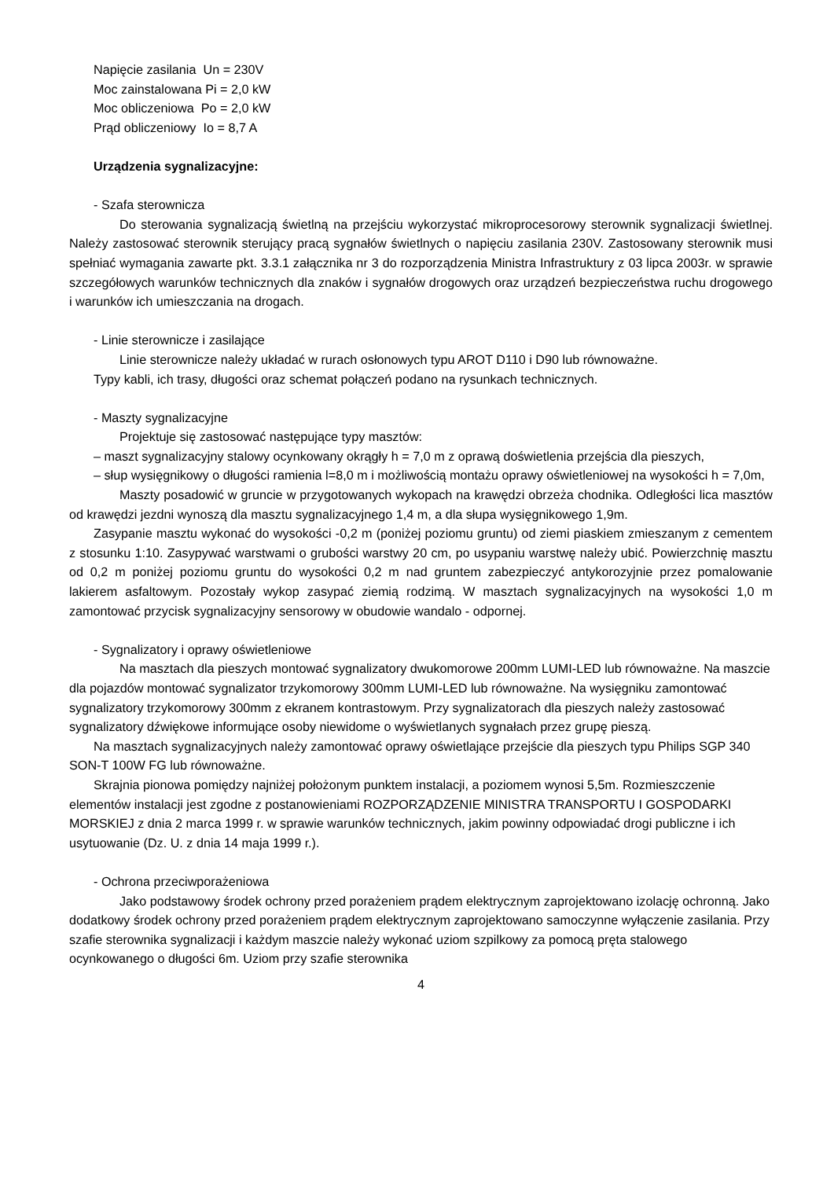Napięcie zasilania Un = 230V
Moc zainstalowana Pi = 2,0 kW
Moc obliczeniowa Po = 2,0 kW
Prąd obliczeniowy Io = 8,7 A
Urządzenia sygnalizacyjne:
- Szafa sterownicza
Do sterowania sygnalizacją świetlną na przejściu wykorzystać mikroprocesorowy sterownik sygnalizacji świetlnej. Należy zastosować sterownik sterujący pracą sygnałów świetlnych o napięciu zasilania 230V. Zastosowany sterownik musi spełniać wymagania zawarte pkt. 3.3.1 załącznika nr 3 do rozporządzenia Ministra Infrastruktury z 03 lipca 2003r. w sprawie szczegółowych warunków technicznych dla znaków i sygnałów drogowych oraz urządzeń bezpieczeństwa ruchu drogowego i warunków ich umieszczania na drogach.
- Linie sterownicze i zasilające
Linie sterownicze należy układać w rurach osłonowych typu AROT D110 i D90 lub równoważne.
Typy kabli, ich trasy, długości oraz schemat połączeń podano na rysunkach technicznych.
- Maszty sygnalizacyjne
Projektuje się zastosować następujące typy masztów:
– maszt sygnalizacyjny stalowy ocynkowany okrągły h = 7,0 m z oprawą doświetlenia przejścia dla pieszych,
– słup wysięgnikowy o długości ramienia l=8,0 m i możliwością montażu oprawy oświetleniowej na wysokości h = 7,0m,
Maszty posadowić w gruncie w przygotowanych wykopach na krawędzi obrzeża chodnika. Odległości lica masztów od krawędzi jezdni wynoszą dla masztu sygnalizacyjnego 1,4 m, a dla słupa wysięgnikowego 1,9m.
Zasypanie masztu wykonać do wysokości -0,2 m (poniżej poziomu gruntu) od ziemi piaskiem zmieszanym z cementem z stosunku 1:10. Zasypywać warstwami o grubości warstwy 20 cm, po usypaniu warstwę należy ubić. Powierzchnię masztu od 0,2 m poniżej poziomu gruntu do wysokości 0,2 m nad gruntem zabezpieczyć antykorozyjnie przez pomalowanie lakierem asfaltowym. Pozostały wykop zasypać ziemią rodzimą. W masztach sygnalizacyjnych na wysokości 1,0 m zamontować przycisk sygnalizacyjny sensorowy w obudowie wandalo - odpornej.
- Sygnalizatory i oprawy oświetleniowe
Na masztach dla pieszych montować sygnalizatory dwukomorowe 200mm LUMI-LED lub równoważne. Na maszcie dla pojazdów montować sygnalizator trzykomorowy 300mm LUMI-LED lub równoważne. Na wysięgniku zamontować sygnalizatory trzykomorowy 300mm z ekranem kontrastowym. Przy sygnalizatorach dla pieszych należy zastosować sygnalizatory dźwiękowe informujące osoby niewidome o wyświetlanych sygnałach przez grupę pieszą.
Na masztach sygnalizacyjnych należy zamontować oprawy oświetlające przejście dla pieszych typu Philips SGP 340 SON-T 100W FG lub równoważne.
Skrajnia pionowa pomiędzy najniżej położonym punktem instalacji, a poziomem wynosi 5,5m. Rozmieszczenie elementów instalacji jest zgodne z postanowieniami ROZPORZĄDZENIE MINISTRA TRANSPORTU I GOSPODARKI MORSKIEJ z dnia 2 marca 1999 r. w sprawie warunków technicznych, jakim powinny odpowiadać drogi publiczne i ich usytuowanie (Dz. U. z dnia 14 maja 1999 r.).
- Ochrona przeciwporażeniowa
Jako podstawowy środek ochrony przed porażeniem prądem elektrycznym zaprojektowano izolację ochronną. Jako dodatkowy środek ochrony przed porażeniem prądem elektrycznym zaprojektowano samoczynne wyłączenie zasilania. Przy szafie sterownika sygnalizacji i każdym maszcie należy wykonać uziom szpilkowy za pomocą pręta stalowego ocynkowanego o długości 6m. Uziom przy szafie sterownika
4